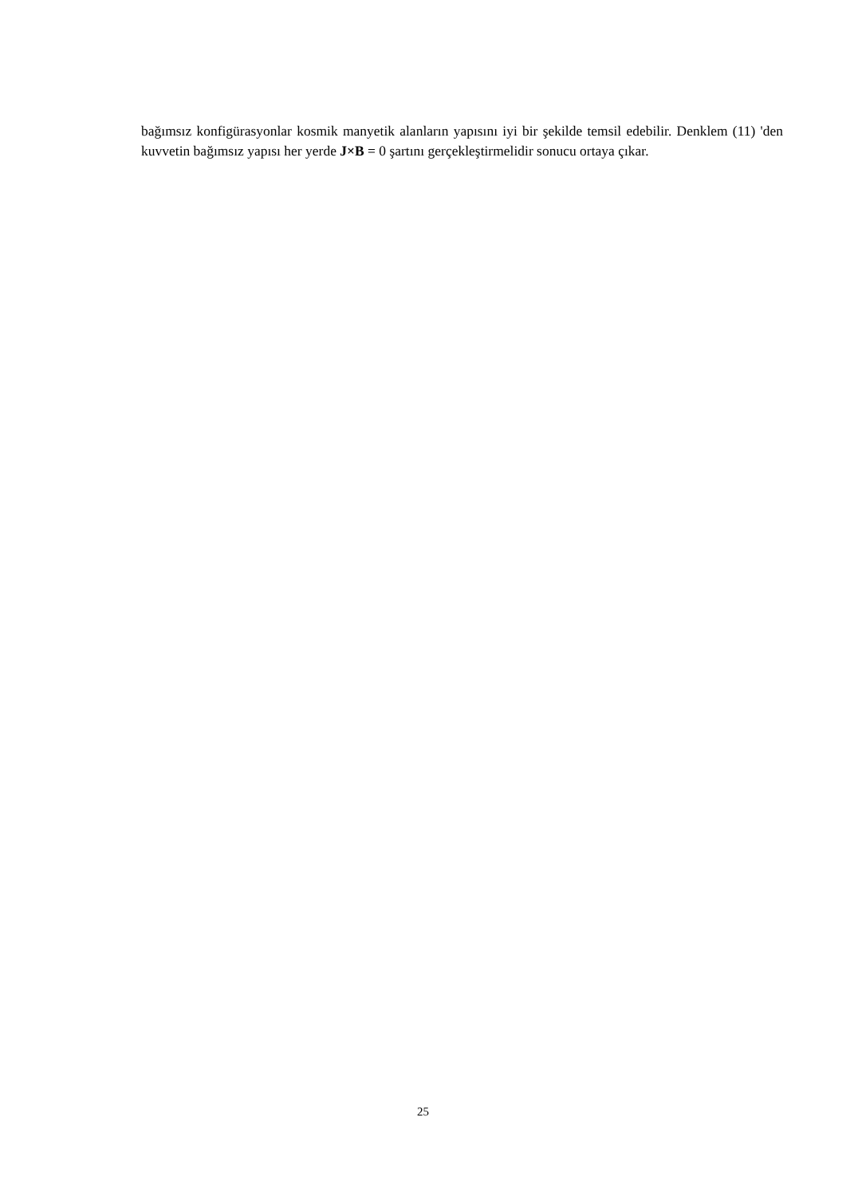bağımsız konfigürasyonlar kosmik manyetik alanların yapısını iyi bir şekilde temsil edebilir. Denklem (11) 'den kuvvetin bağımsız yapısı her yerde J×B = 0 şartını gerçekleştirmelidir sonucu ortaya çıkar.
25